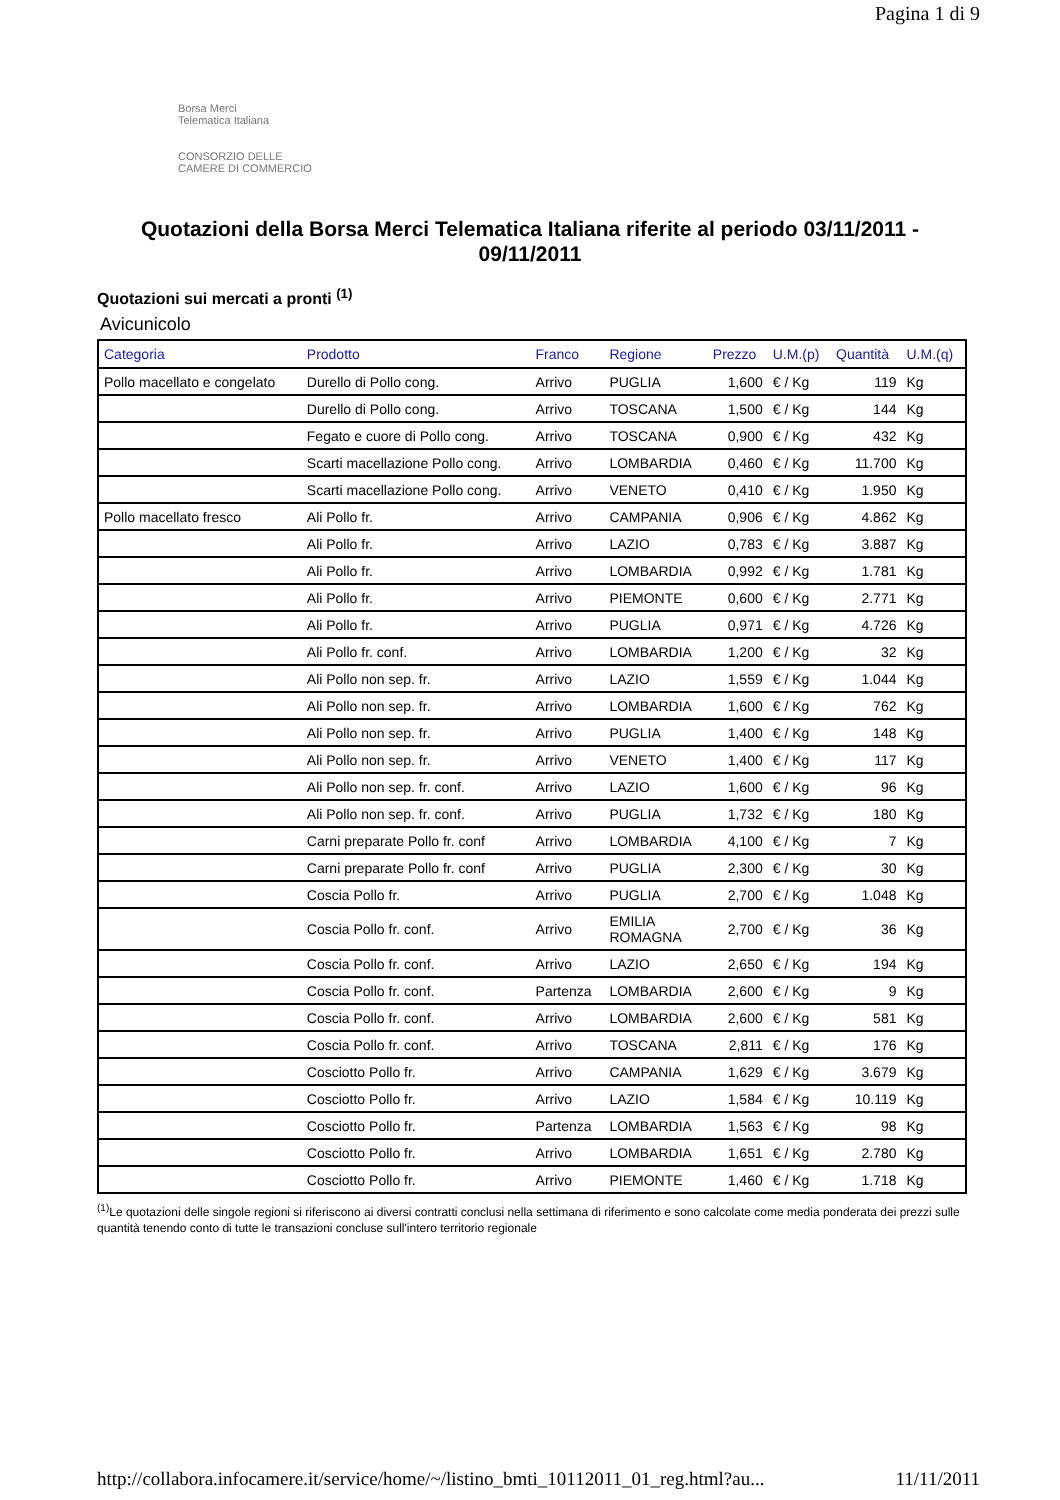Pagina 1 di 9
Borsa Merci
Telematica Italiana
CONSORZIO DELLE
CAMERE DI COMMERCIO
Quotazioni della Borsa Merci Telematica Italiana riferite al periodo 03/11/2011 - 09/11/2011
Quotazioni sui mercati a pronti <sup>(1)</sup>
Avicunicolo
| Categoria | Prodotto | Franco | Regione | Prezzo | U.M.(p) | Quantità | U.M.(q) |
| --- | --- | --- | --- | --- | --- | --- | --- |
| Pollo macellato e congelato | Durello di Pollo cong. | Arrivo | PUGLIA | 1,600 | € / Kg | 119 | Kg |
| | Durello di Pollo cong. | Arrivo | TOSCANA | 1,500 | € / Kg | 144 | Kg |
| | Fegato e cuore di Pollo cong. | Arrivo | TOSCANA | 0,900 | € / Kg | 432 | Kg |
| | Scarti macellazione Pollo cong. | Arrivo | LOMBARDIA | 0,460 | € / Kg | 11.700 | Kg |
| | Scarti macellazione Pollo cong. | Arrivo | VENETO | 0,410 | € / Kg | 1.950 | Kg |
| Pollo macellato fresco | Ali Pollo fr. | Arrivo | CAMPANIA | 0,906 | € / Kg | 4.862 | Kg |
| | Ali Pollo fr. | Arrivo | LAZIO | 0,783 | € / Kg | 3.887 | Kg |
| | Ali Pollo fr. | Arrivo | LOMBARDIA | 0,992 | € / Kg | 1.781 | Kg |
| | Ali Pollo fr. | Arrivo | PIEMONTE | 0,600 | € / Kg | 2.771 | Kg |
| | Ali Pollo fr. | Arrivo | PUGLIA | 0,971 | € / Kg | 4.726 | Kg |
| | Ali Pollo fr. conf. | Arrivo | LOMBARDIA | 1,200 | € / Kg | 32 | Kg |
| | Ali Pollo non sep. fr. | Arrivo | LAZIO | 1,559 | € / Kg | 1.044 | Kg |
| | Ali Pollo non sep. fr. | Arrivo | LOMBARDIA | 1,600 | € / Kg | 762 | Kg |
| | Ali Pollo non sep. fr. | Arrivo | PUGLIA | 1,400 | € / Kg | 148 | Kg |
| | Ali Pollo non sep. fr. | Arrivo | VENETO | 1,400 | € / Kg | 117 | Kg |
| | Ali Pollo non sep. fr. conf. | Arrivo | LAZIO | 1,600 | € / Kg | 96 | Kg |
| | Ali Pollo non sep. fr. conf. | Arrivo | PUGLIA | 1,732 | € / Kg | 180 | Kg |
| | Carni preparate Pollo fr. conf | Arrivo | LOMBARDIA | 4,100 | € / Kg | 7 | Kg |
| | Carni preparate Pollo fr. conf | Arrivo | PUGLIA | 2,300 | € / Kg | 30 | Kg |
| | Coscia Pollo fr. | Arrivo | PUGLIA | 2,700 | € / Kg | 1.048 | Kg |
| | Coscia Pollo fr. conf. | Arrivo | EMILIA ROMAGNA | 2,700 | € / Kg | 36 | Kg |
| | Coscia Pollo fr. conf. | Arrivo | LAZIO | 2,650 | € / Kg | 194 | Kg |
| | Coscia Pollo fr. conf. | Partenza | LOMBARDIA | 2,600 | € / Kg | 9 | Kg |
| | Coscia Pollo fr. conf. | Arrivo | LOMBARDIA | 2,600 | € / Kg | 581 | Kg |
| | Coscia Pollo fr. conf. | Arrivo | TOSCANA | 2,811 | € / Kg | 176 | Kg |
| | Cosciotto Pollo fr. | Arrivo | CAMPANIA | 1,629 | € / Kg | 3.679 | Kg |
| | Cosciotto Pollo fr. | Arrivo | LAZIO | 1,584 | € / Kg | 10.119 | Kg |
| | Cosciotto Pollo fr. | Partenza | LOMBARDIA | 1,563 | € / Kg | 98 | Kg |
| | Cosciotto Pollo fr. | Arrivo | LOMBARDIA | 1,651 | € / Kg | 2.780 | Kg |
| | Cosciotto Pollo fr. | Arrivo | PIEMONTE | 1,460 | € / Kg | 1.718 | Kg |
<sup>(1)</sup> Le quotazioni delle singole regioni si riferiscono ai diversi contratti conclusi nella settimana di riferimento e sono calcolate come media ponderata dei prezzi sulle quantità tenendo conto di tutte le transazioni concluse sull'intero territorio regionale
http://collabora.infocamere.it/service/home/~/listino_bmti_10112011_01_reg.html?au... 11/11/2011